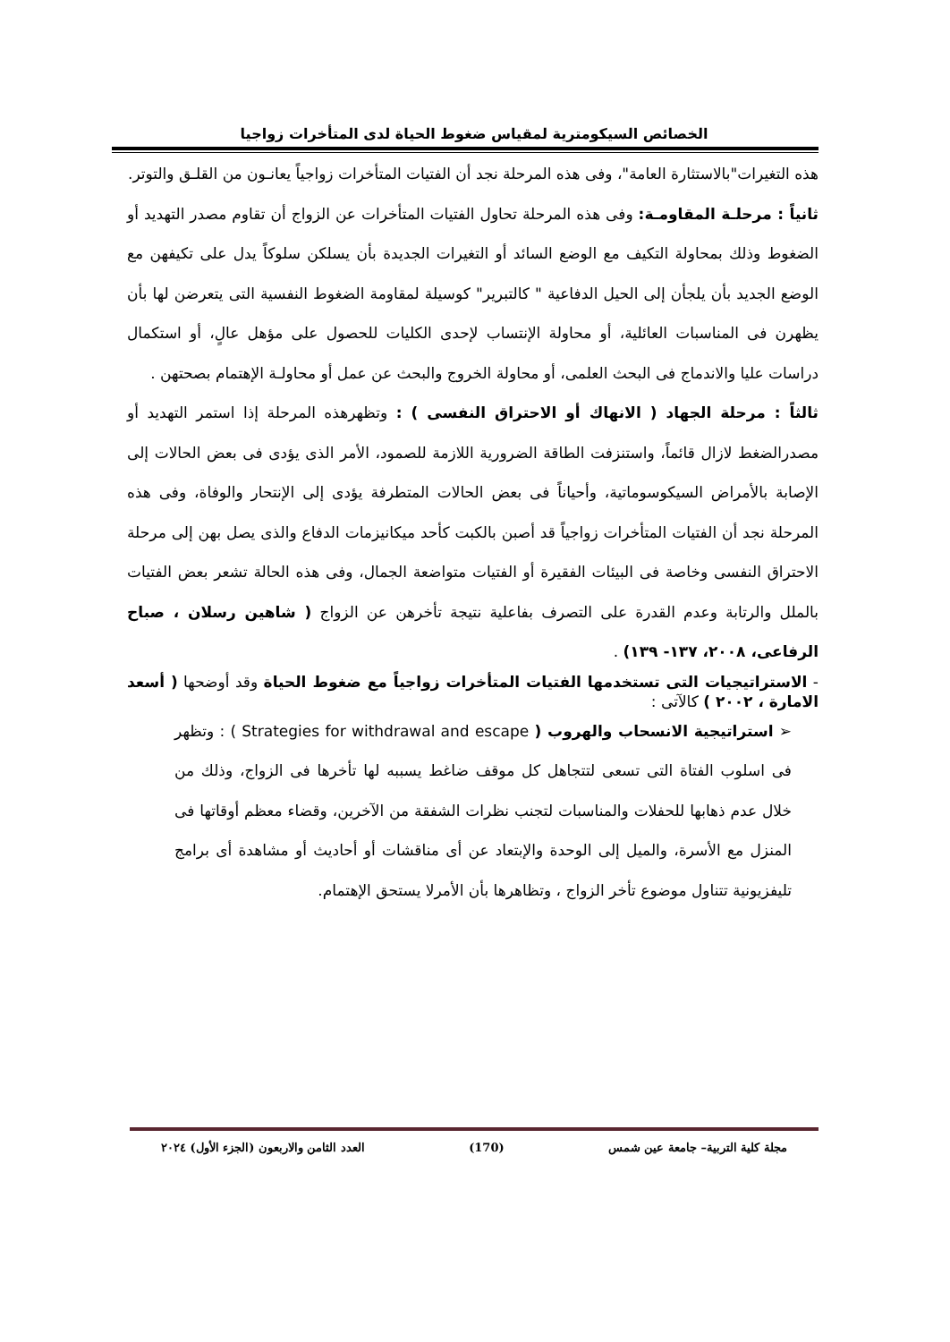الخصائص السيكومترية لمقياس ضغوط الحياة لدى المتأخرات زواجيا
هذه التغيرات"بالاستثارة العامة"، وفى هذه المرحلة نجد أن الفتيات المتأخرات زواجياً يعانـون من القلـق والتوتر.
ثانياً : مرحلـة المقاومـة: وفى هذه المرحلة تحاول الفتيات المتأخرات عن الزواج أن تقاوم مصدر التهديد أو الضغوط وذلك بمحاولة التكيف مع الوضع السائد أو التغيرات الجديدة بأن يسلكن سلوكاً يدل على تكيفهن مع الوضع الجديد بأن يلجأن إلى الحيل الدفاعية " كالتبرير" كوسيلة لمقاومة الضغوط النفسية التى يتعرضن لها بأن يظهرن فى المناسبات العائلية، أو محاولة الإنتساب لإحدى الكليات للحصول على مؤهل عالٍ، أو استكمال دراسات عليا والاندماج فى البحث العلمى، أو محاولة الخروج والبحث عن عمل أو محاولـة الإهتمام بصحتهن .
ثالثاً : مرحلة الجهاد ( الانهاك أو الاحتراق النفسى ) : وتظهرهذه المرحلة إذا استمر التهديد أو مصدرالضغط لازال قائماً، واستنزفت الطاقة الضرورية اللازمة للصمود، الأمر الذى يؤدى فى بعض الحالات إلى الإصابة بالأمراض السيكوسوماتية، وأحياناً فى بعض الحالات المتطرفة يؤدى إلى الإنتحار والوفاة، وفى هذه المرحلة نجد أن الفتيات المتأخرات زواجياً قد أصبن بالكبت كأحد ميكانيزمات الدفاع والذى يصل بهن إلى مرحلة الاحتراق النفسى وخاصة فى البيئات الفقيرة أو الفتيات متواضعة الجمال، وفى هذه الحالة تشعر بعض الفتيات بالملل والرتابة وعدم القدرة على التصرف بفاعلية نتيجة تأخرهن عن الزواج ( شاهين رسلان ، صباح الرفاعى، ٢٠٠٨، ١٣٧- ١٣٩) .
- الاستراتيجيات التى تستخدمها الفتيات المتأخرات زواجياً مع ضغوط الحياة وقد أوضحها ( أسعد الامارة ، ٢٠٠٢ ) كالآتى :
➢ استراتيجية الانسحاب والهروب ( Strategies for withdrawal and escape ) : وتظهر فى اسلوب الفتاة التى تسعى لتتجاهل كل موقف ضاغط يسببه لها تأخرها فى الزواج، وذلك من خلال عدم ذهابها للحفلات والمناسبات لتجنب نظرات الشفقة من الآخرين، وقضاء معظم أوقاتها فى المنزل مع الأسرة، والميل إلى الوحدة والإبتعاد عن أى مناقشات أو أحاديث أو مشاهدة أى برامج تليفزيونية تتناول موضوع تأخر الزواج ، وتظاهرها بأن الأمرلا يستحق الإهتمام.
مجلة كلية التربية– جامعة عين شمس (170) العدد الثامن والاربعون (الجزء الأول) ٢٠٢٤